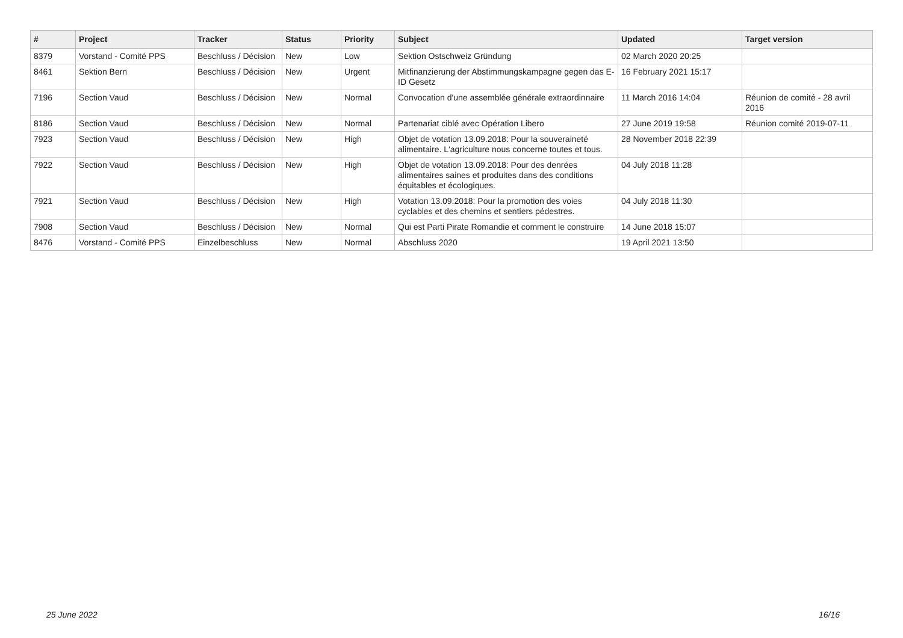| # | Project | Tracker | Status | Priority | Subject | Updated | Target version |
| --- | --- | --- | --- | --- | --- | --- | --- |
| 8379 | Vorstand - Comité PPS | Beschluss / Décision | New | Low | Sektion Ostschweiz Gründung | 02 March 2020 20:25 | |
| 8461 | Sektion Bern | Beschluss / Décision | New | Urgent | Mitfinanzierung der Abstimmungskampagne gegen das E-ID Gesetz | 16 February 2021 15:17 | |
| 7196 | Section Vaud | Beschluss / Décision | New | Normal | Convocation d'une assemblée générale extraordinnaire | 11 March 2016 14:04 | Réunion de comité - 28 avril 2016 |
| 8186 | Section Vaud | Beschluss / Décision | New | Normal | Partenariat ciblé avec Opération Libero | 27 June 2019 19:58 | Réunion comité 2019-07-11 |
| 7923 | Section Vaud | Beschluss / Décision | New | High | Objet de votation 13.09.2018: Pour la souveraineté alimentaire. L'agriculture nous concerne toutes et tous. | 28 November 2018 22:39 | |
| 7922 | Section Vaud | Beschluss / Décision | New | High | Objet de votation 13.09.2018: Pour des denrées alimentaires saines et produites dans des conditions équitables et écologiques. | 04 July 2018 11:28 | |
| 7921 | Section Vaud | Beschluss / Décision | New | High | Votation 13.09.2018: Pour la promotion des voies cyclables et des chemins et sentiers pédestres. | 04 July 2018 11:30 | |
| 7908 | Section Vaud | Beschluss / Décision | New | Normal | Qui est Parti Pirate Romandie et comment le construire | 14 June 2018 15:07 | |
| 8476 | Vorstand - Comité PPS | Einzelbeschluss | New | Normal | Abschluss 2020 | 19 April 2021 13:50 | |
25 June 2022 16/16